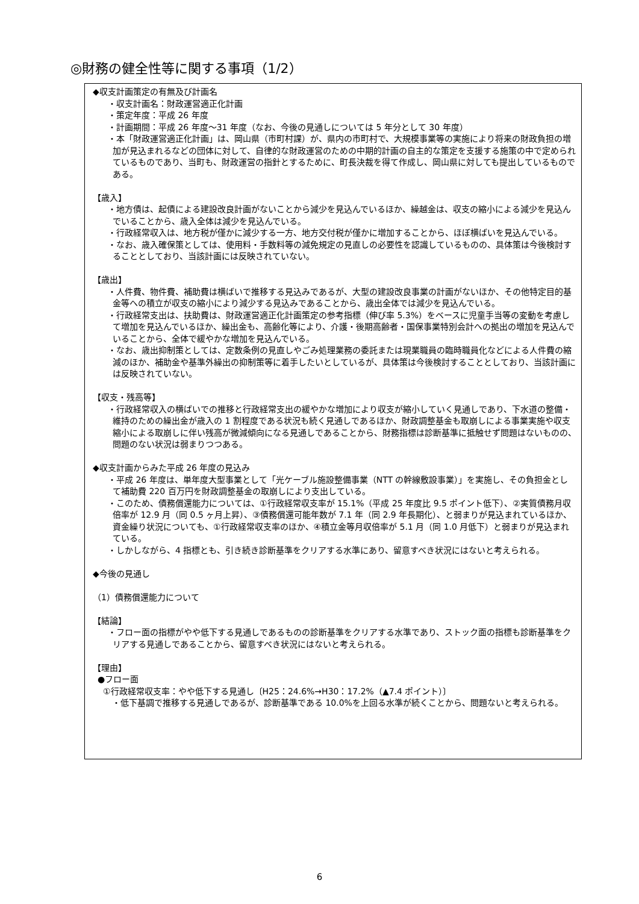◎財務の健全性等に関する事項（1/2）
◆収支計画策定の有無及び計画名
・収支計画名：財政運営適正化計画
・策定年度：平成 26 年度
・計画期間：平成 26 年度～31 年度（なお、今後の見通しについては 5 年分として 30 年度）
・本「財政運営適正化計画」は、岡山県（市町村課）が、県内の市町村で、大規模事業等の実施により将来の財政負担の増加が見込まれるなどの団体に対して、自律的な財政運営のための中期的計画の自主的な策定を支援する施策の中で定められているものであり、当町も、財政運営の指針とするために、町長決裁を得て作成し、岡山県に対しても提出しているものである。
【歳入】
・地方債は、起債による建設改良計画がないことから減少を見込んでいるほか、繰越金は、収支の縮小による減少を見込んでいることから、歳入全体は減少を見込んでいる。
・行政経常収入は、地方税が僅かに減少する一方、地方交付税が僅かに増加することから、ほぼ横ばいを見込んでいる。
・なお、歳入確保策としては、使用料・手数料等の減免規定の見直しの必要性を認識しているものの、具体策は今後検討することとしており、当該計画には反映されていない。
【歳出】
・人件費、物件費、補助費は横ばいで推移する見込みであるが、大型の建設改良事業の計画がないほか、その他特定目的基金等への積立が収支の縮小により減少する見込みであることから、歳出全体では減少を見込んでいる。
・行政経常支出は、扶助費は、財政運営適正化計画策定の参考指標（伸び率 5.3%）をベースに児童手当等の変動を考慮して増加を見込んでいるほか、繰出金も、高齢化等により、介護・後期高齢者・国保事業特別会計への拠出の増加を見込んでいることから、全体で緩やかな増加を見込んでいる。
・なお、歳出抑制策としては、定数条例の見直しやごみ処理業務の委託または現業職員の臨時職員化などによる人件費の縮減のほか、補助金や基準外繰出の抑制策等に着手したいとしているが、具体策は今後検討することとしており、当該計画には反映されていない。
【収支・残高等】
・行政経常収入の横ばいでの推移と行政経常支出の緩やかな増加により収支が縮小していく見通しであり、下水道の整備・維持のための繰出金が歳入の 1 割程度である状況も続く見通しであるほか、財政調整基金も取崩しによる事業実施や収支縮小による取崩しに伴い残高が微減傾向になる見通しであることから、財務指標は診断基準に抵触せず問題はないものの、問題のない状況は弱まりつつある。
◆収支計画からみた平成 26 年度の見込み
・平成 26 年度は、単年度大型事業として「光ケーブル施設整備事業（NTT の幹線敷設事業）」を実施し、その負担金として補助費 220 百万円を財政調整基金の取崩しにより支出している。
・このため、債務償還能力については、①行政経常収支率が 15.1%（平成 25 年度比 9.5 ポイント低下）、②実質債務月収倍率が 12.9 月（同 0.5 ヶ月上昇）、③債務償還可能年数が 7.1 年（同 2.9 年長期化）、と弱まりが見込まれているほか、資金繰り状況についても、①行政経常収支率のほか、④積立金等月収倍率が 5.1 月（同 1.0 月低下）と弱まりが見込まれている。
・しかしながら、4 指標とも、引き続き診断基準をクリアする水準にあり、留意すべき状況にはないと考えられる。
◆今後の見通し
（1）債務償還能力について
【結論】
・フロー面の指標がやや低下する見通しであるものの診断基準をクリアする水準であり、ストック面の指標も診断基準をクリアする見通しであることから、留意すべき状況にはないと考えられる。
【理由】
●フロー面
①行政経常収支率：やや低下する見通し〔H25：24.6%→H30：17.2%（▲7.4 ポイント）〕
・低下基調で推移する見通しであるが、診断基準である 10.0%を上回る水準が続くことから、問題ないと考えられる。
6